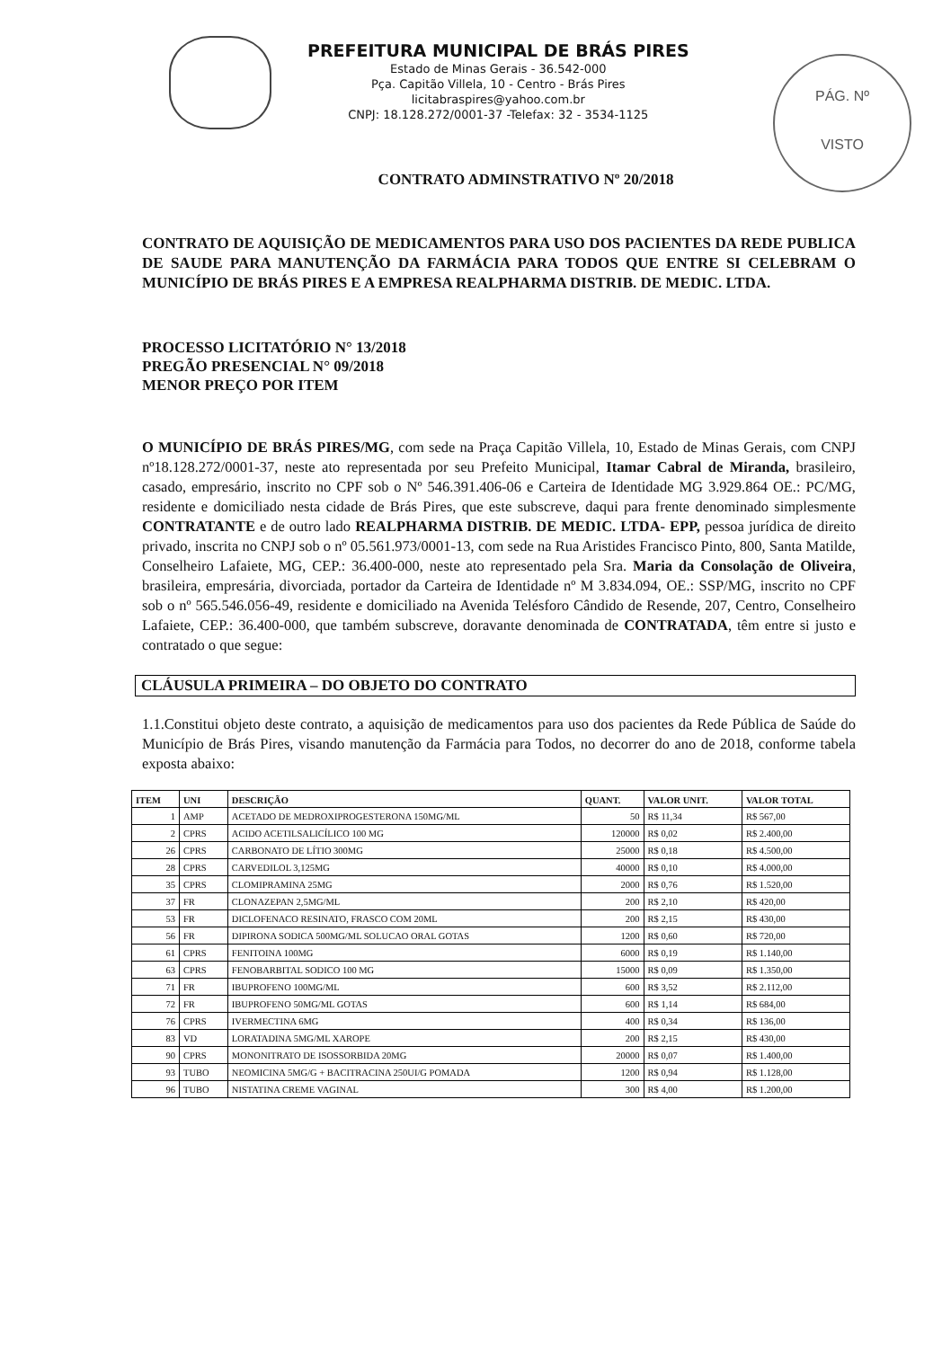PREFEITURA MUNICIPAL DE BRÁS PIRES
Estado de Minas Gerais - 36.542-000
Pça. Capitão Villela, 10 - Centro - Brás Pires
licitabraspires@yahoo.com.br
CNPJ: 18.128.272/0001-37 -Telefax: 32 - 3534-1125
PÁG. Nº
VISTO
CONTRATO ADMINSTRATIVO Nº 20/2018
CONTRATO DE AQUISIÇÃO DE MEDICAMENTOS PARA USO DOS PACIENTES DA REDE PUBLICA DE SAUDE PARA MANUTENÇÃO DA FARMÁCIA PARA TODOS QUE ENTRE SI CELEBRAM O MUNICÍPIO DE BRÁS PIRES E A EMPRESA REALPHARMA DISTRIB. DE MEDIC. LTDA.
PROCESSO LICITATÓRIO N° 13/2018
PREGÃO PRESENCIAL N° 09/2018
MENOR PREÇO POR ITEM
O MUNICÍPIO DE BRÁS PIRES/MG, com sede na Praça Capitão Villela, 10, Estado de Minas Gerais, com CNPJ nº18.128.272/0001-37, neste ato representada por seu Prefeito Municipal, Itamar Cabral de Miranda, brasileiro, casado, empresário, inscrito no CPF sob o Nº 546.391.406-06 e Carteira de Identidade MG 3.929.864 OE.: PC/MG, residente e domiciliado nesta cidade de Brás Pires, que este subscreve, daqui para frente denominado simplesmente CONTRATANTE e de outro lado REALPHARMA DISTRIB. DE MEDIC. LTDA- EPP, pessoa jurídica de direito privado, inscrita no CNPJ sob o nº 05.561.973/0001-13, com sede na Rua Aristides Francisco Pinto, 800, Santa Matilde, Conselheiro Lafaiete, MG, CEP.: 36.400-000, neste ato representado pela Sra. Maria da Consolação de Oliveira, brasileira, empresária, divorciada, portador da Carteira de Identidade nº M 3.834.094, OE.: SSP/MG, inscrito no CPF sob o nº 565.546.056-49, residente e domiciliado na Avenida Telésforo Cândido de Resende, 207, Centro, Conselheiro Lafaiete, CEP.: 36.400-000, que também subscreve, doravante denominada de CONTRATADA, têm entre si justo e contratado o que segue:
CLÁUSULA PRIMEIRA – DO OBJETO DO CONTRATO
1.1.Constitui objeto deste contrato, a aquisição de medicamentos para uso dos pacientes da Rede Pública de Saúde do Município de Brás Pires, visando manutenção da Farmácia para Todos, no decorrer do ano de 2018, conforme tabela exposta abaixo:
| ITEM | UNI | DESCRIÇÃO | QUANT. | VALOR UNIT. | VALOR TOTAL |
| --- | --- | --- | --- | --- | --- |
| 1 | AMP | ACETADO DE MEDROXIPROGESTERONA 150MG/ML | 50 | R$ 11,34 | R$ 567,00 |
| 2 | CPRS | ACIDO ACETILSALICÍLICO 100 MG | 120000 | R$ 0,02 | R$ 2.400,00 |
| 26 | CPRS | CARBONATO DE LÍTIO 300MG | 25000 | R$ 0,18 | R$ 4.500,00 |
| 28 | CPRS | CARVEDILOL 3,125MG | 40000 | R$ 0,10 | R$ 4.000,00 |
| 35 | CPRS | CLOMIPRAMINA 25MG | 2000 | R$ 0,76 | R$ 1.520,00 |
| 37 | FR | CLONAZEPAN 2,5MG/ML | 200 | R$ 2,10 | R$ 420,00 |
| 53 | FR | DICLOFENACO RESINATO, FRASCO COM 20ML | 200 | R$ 2,15 | R$ 430,00 |
| 56 | FR | DIPIRONA SODICA 500MG/ML SOLUCAO ORAL GOTAS | 1200 | R$ 0,60 | R$ 720,00 |
| 61 | CPRS | FENITOINA 100MG | 6000 | R$ 0,19 | R$ 1.140,00 |
| 63 | CPRS | FENOBARBITAL SODICO 100 MG | 15000 | R$ 0,09 | R$ 1.350,00 |
| 71 | FR | IBUPROFENO 100MG/ML | 600 | R$ 3,52 | R$ 2.112,00 |
| 72 | FR | IBUPROFENO 50MG/ML GOTAS | 600 | R$ 1,14 | R$ 684,00 |
| 76 | CPRS | IVERMECTINA 6MG | 400 | R$ 0,34 | R$ 136,00 |
| 83 | VD | LORATADINA 5MG/ML XAROPE | 200 | R$ 2,15 | R$ 430,00 |
| 90 | CPRS | MONONITRATO DE ISOSSORBIDA 20MG | 20000 | R$ 0,07 | R$ 1.400,00 |
| 93 | TUBO | NEOMICINA 5MG/G + BACITRACINA 250UI/G POMADA | 1200 | R$ 0,94 | R$ 1.128,00 |
| 96 | TUBO | NISTATINA CREME VAGINAL | 300 | R$ 4,00 | R$ 1.200,00 |